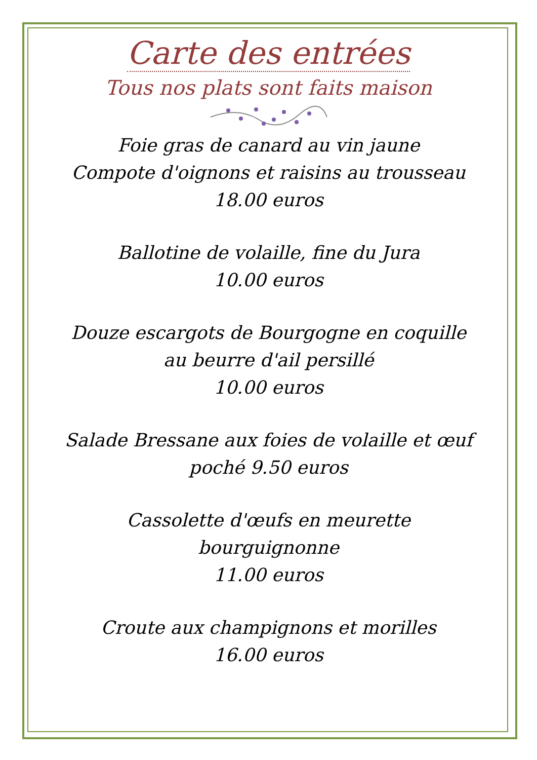Carte des entrées
Tous nos plats sont faits maison
Foie gras de canard au vin jaune
Compote d'oignons et raisins au trousseau
18.00 euros
Ballotine de volaille, fine du Jura
10.00 euros
Douze escargots de Bourgogne en coquille
au beurre d'ail persillé
10.00 euros
Salade Bressane aux foies de volaille et œuf
poché 9.50 euros
Cassolette d'œufs en meurette
bourguignonne
11.00 euros
Croute aux champignons et morilles
16.00 euros